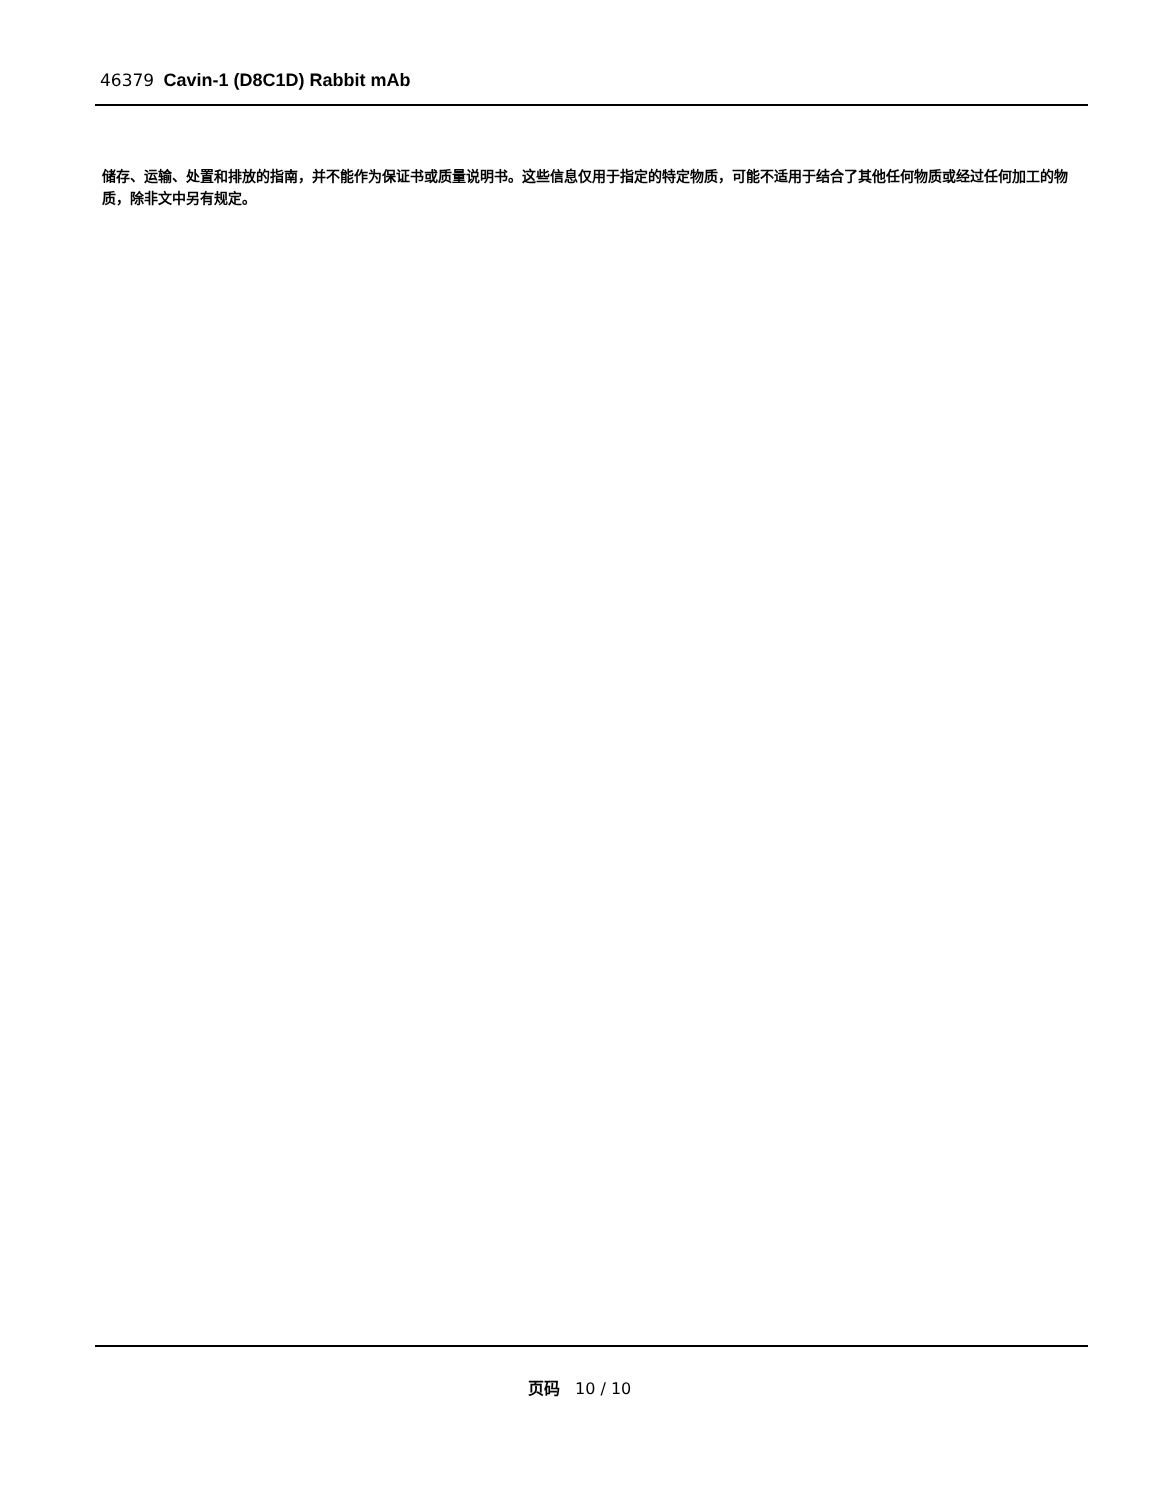46379 Cavin-1 (D8C1D) Rabbit mAb
储存、运输、处置和排放的指南，并不能作为保证书或质量说明书。这些信息仅用于指定的特定物质，可能不适用于结合了其他任何物质或经过任何加工的物质，除非文中另有规定。
页码 10 / 10